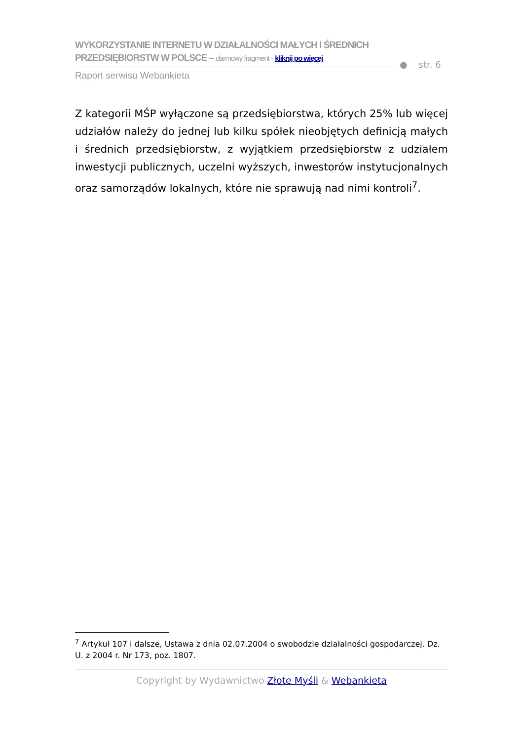WYKORZYSTANIE INTERNETU W DZIAŁALNOŚCI MAŁYCH I ŚREDNICH
PRZEDSIĘBIORSTW W POLSCE – darmowy fragment - kliknij po więcej
Raport serwisu Webankieta
● str. 6
Z kategorii MŚP wyłączone są przedsiębiorstwa, których 25% lub więcej udziałów należy do jednej lub kilku spółek nieobjętych definicją małych i średnich przedsiębiorstw, z wyjątkiem przedsiębiorstw z udziałem inwestycji publicznych, uczelni wyższych, inwestorów instytucjonalnych oraz samorządów lokalnych, które nie sprawują nad nimi kontroli<sup>7</sup>.
<sup>7</sup> Artykuł 107 i dalsze, Ustawa z dnia 02.07.2004 o swobodzie działalności gospodarczej. Dz. U. z 2004 r. Nr 173, poz. 1807.
Copyright by Wydawnictwo Złote Myśli & Webankieta